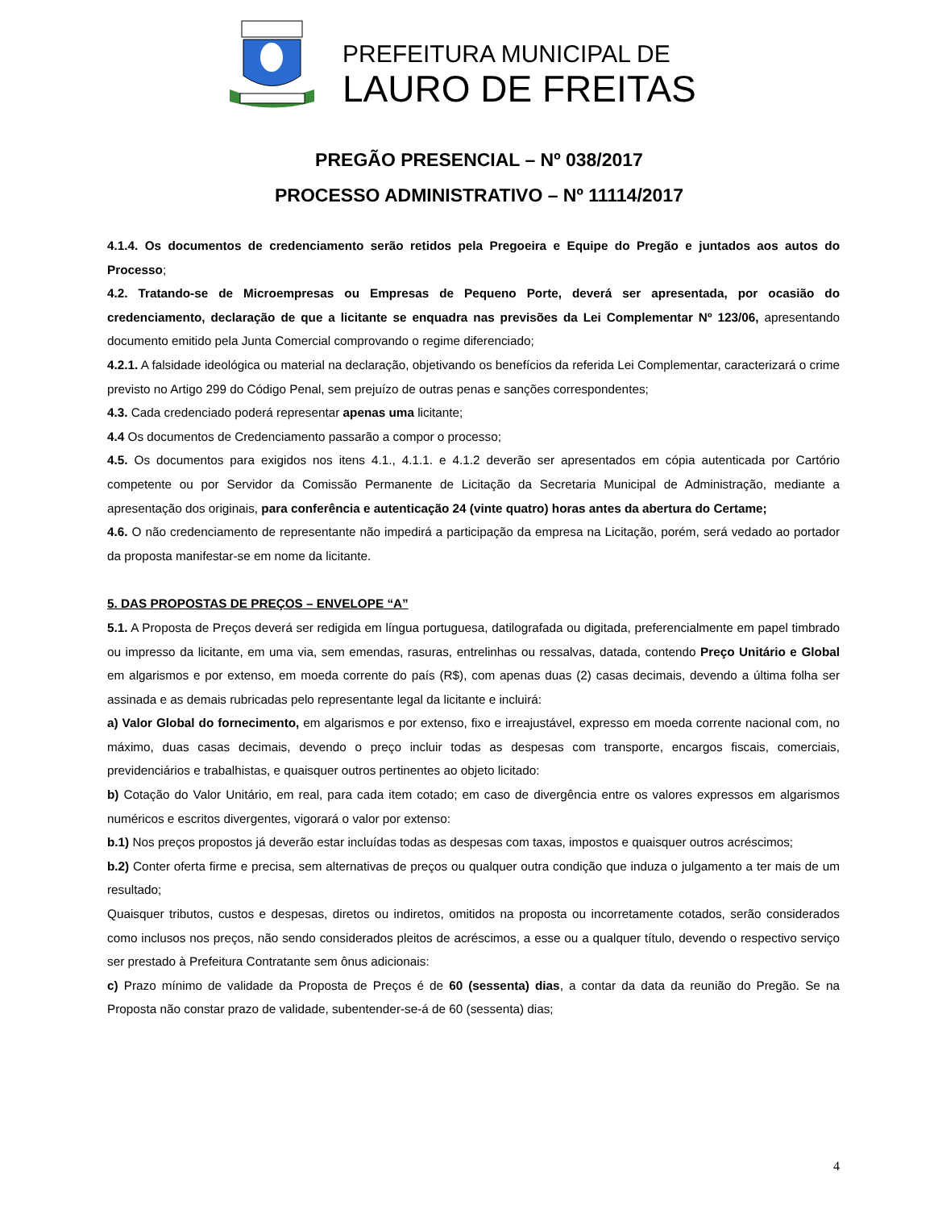PREFEITURA MUNICIPAL DE
LAURO DE FREITAS
PREGÃO PRESENCIAL – Nº 038/2017
PROCESSO ADMINISTRATIVO – Nº 11114/2017
4.1.4. Os documentos de credenciamento serão retidos pela Pregoeira e Equipe do Pregão e juntados aos autos do Processo;
4.2. Tratando-se de Microempresas ou Empresas de Pequeno Porte, deverá ser apresentada, por ocasião do credenciamento, declaração de que a licitante se enquadra nas previsões da Lei Complementar Nº 123/06, apresentando documento emitido pela Junta Comercial comprovando o regime diferenciado;
4.2.1. A falsidade ideológica ou material na declaração, objetivando os benefícios da referida Lei Complementar, caracterizará o crime previsto no Artigo 299 do Código Penal, sem prejuízo de outras penas e sanções correspondentes;
4.3. Cada credenciado poderá representar apenas uma licitante;
4.4 Os documentos de Credenciamento passarão a compor o processo;
4.5. Os documentos para exigidos nos itens 4.1., 4.1.1. e 4.1.2 deverão ser apresentados em cópia autenticada por Cartório competente ou por Servidor da Comissão Permanente de Licitação da Secretaria Municipal de Administração, mediante a apresentação dos originais, para conferência e autenticação 24 (vinte quatro) horas antes da abertura do Certame;
4.6. O não credenciamento de representante não impedirá a participação da empresa na Licitação, porém, será vedado ao portador da proposta manifestar-se em nome da licitante.
5. DAS PROPOSTAS DE PREÇOS – ENVELOPE “A”
5.1. A Proposta de Preços deverá ser redigida em língua portuguesa, datilografada ou digitada, preferencialmente em papel timbrado ou impresso da licitante, em uma via, sem emendas, rasuras, entrelinhas ou ressalvas, datada, contendo Preço Unitário e Global em algarismos e por extenso, em moeda corrente do país (R$), com apenas duas (2) casas decimais, devendo a última folha ser assinada e as demais rubricadas pelo representante legal da licitante e incluirá:
a) Valor Global do fornecimento, em algarismos e por extenso, fixo e irreajustável, expresso em moeda corrente nacional com, no máximo, duas casas decimais, devendo o preço incluir todas as despesas com transporte, encargos fiscais, comerciais, previdenciários e trabalhistas, e quaisquer outros pertinentes ao objeto licitado:
b) Cotação do Valor Unitário, em real, para cada item cotado; em caso de divergência entre os valores expressos em algarismos numéricos e escritos divergentes, vigorará o valor por extenso:
b.1) Nos preços propostos já deverão estar incluídas todas as despesas com taxas, impostos e quaisquer outros acréscimos;
b.2) Conter oferta firme e precisa, sem alternativas de preços ou qualquer outra condição que induza o julgamento a ter mais de um resultado;
Quaisquer tributos, custos e despesas, diretos ou indiretos, omitidos na proposta ou incorretamente cotados, serão considerados como inclusos nos preços, não sendo considerados pleitos de acréscimos, a esse ou a qualquer título, devendo o respectivo serviço ser prestado à Prefeitura Contratante sem ônus adicionais:
c) Prazo mínimo de validade da Proposta de Preços é de 60 (sessenta) dias, a contar da data da reunião do Pregão. Se na Proposta não constar prazo de validade, subentender-se-á de 60 (sessenta) dias;
4